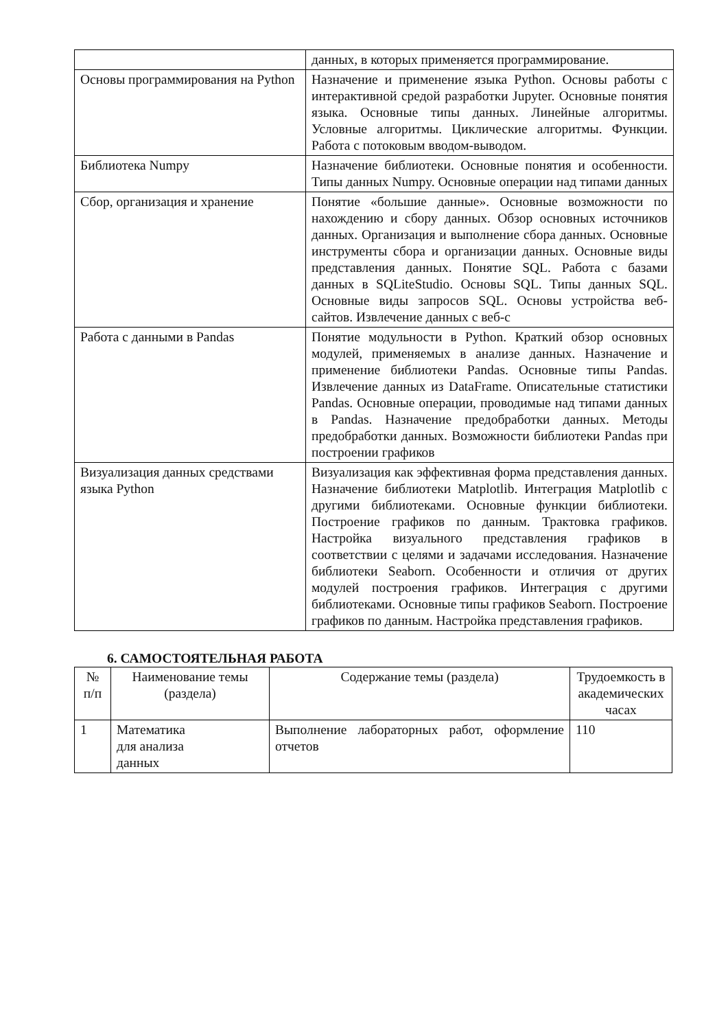| | данных, в которых применяется программирование. |
| Основы программирования на Python | Назначение и применение языка Python. Основы работы с интерактивной средой разработки Jupyter. Основные понятия языка. Основные типы данных. Линейные алгоритмы. Условные алгоритмы. Циклические алгоритмы. Функции. Работа с потоковым вводом-выводом. |
| Библиотека Numpy | Назначение библиотеки. Основные понятия и особенности. Типы данных Numpy. Основные операции над типами данных |
| Сбор, организация и хранение | Понятие «большие данные». Основные возможности по нахождению и сбору данных. Обзор основных источников данных. Организация и выполнение сбора данных. Основные инструменты сбора и организации данных. Основные виды представления данных. Понятие SQL. Работа с базами данных в SQLiteStudio. Основы SQL. Типы данных SQL. Основные виды запросов SQL. Основы устройства веб-сайтов. Извлечение данных с веб-с |
| Работа с данными в Pandas | Понятие модульности в Python. Краткий обзор основных модулей, применяемых в анализе данных. Назначение и применение библиотеки Pandas. Основные типы Pandas. Извлечение данных из DataFrame. Описательные статистики Pandas. Основные операции, проводимые над типами данных в Pandas. Назначение предобработки данных. Методы предобработки данных. Возможности библиотеки Pandas при построении графиков |
| Визуализация данных средствами языка Python | Визуализация как эффективная форма представления данных. Назначение библиотеки Matplotlib. Интеграция Matplotlib с другими библиотеками. Основные функции библиотеки. Построение графиков по данным. Трактовка графиков. Настройка визуального представления графиков в соответствии с целями и задачами исследования. Назначение библиотеки Seaborn. Особенности и отличия от других модулей построения графиков. Интеграция с другими библиотеками. Основные типы графиков Seaborn. Построение графиков по данным. Настройка представления графиков. |
6. САМОСТОЯТЕЛЬНАЯ РАБОТА
| № п/п | Наименование темы (раздела) | Содержание темы (раздела) | Трудоемкость в академических часах |
| --- | --- | --- | --- |
| 1 | Математика для анализа данных | Выполнение лабораторных работ, оформление отчетов | 110 |